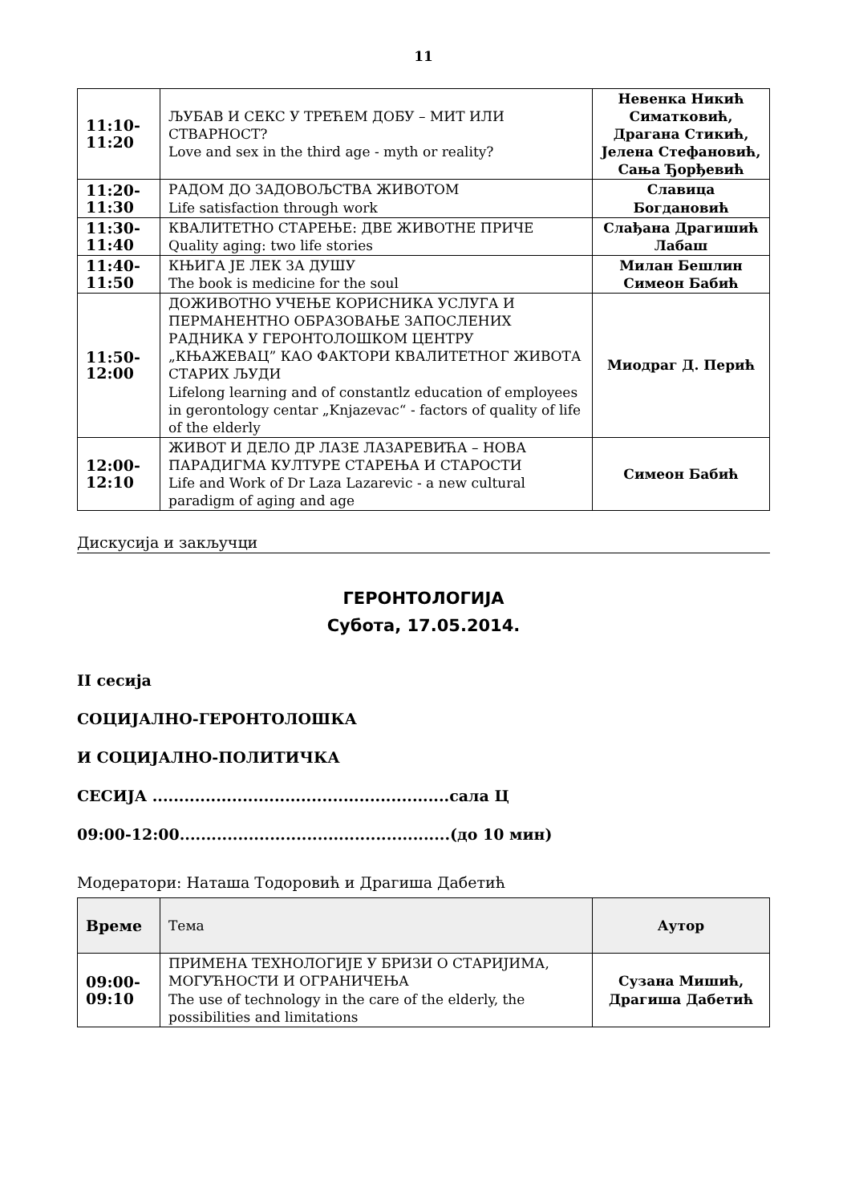11
| 11:10- 11:20 | ЉУБАВ И СЕКС У ТРЕЋЕМ ДОБУ – МИТ ИЛИ СТВАРНОСТ? Love and sex in the third age - myth or reality? | Невенка Никић Симатковић, Драгана Стикић, Јелена Стефановић, Сања Ђорђевић |
| 11:20- 11:30 | РАДОМ ДО ЗАДОВОЉСТВА ЖИВОТОМ Life satisfaction through work | Славица Богдановић |
| 11:30- 11:40 | КВАЛИТЕТНО СТАРЕЊЕ: ДВЕ ЖИВОТНЕ ПРИЧЕ Quality aging: two life stories | Слађана Драгишић Лабаш |
| 11:40- 11:50 | КЊИГА ЈЕ ЛЕК ЗА ДУШУ The book is medicine for the soul | Милан Бешлин Симеон Бабић |
| 11:50- 12:00 | ДОЖИВОТНО УЧЕЊЕ КОРИСНИКА УСЛУГА И ПЕРМАНЕНТНО ОБРАЗОВАЊЕ ЗАПОСЛЕНИХ РАДНИКА У ГЕРОНТОЛОШКОМ ЦЕНТРУ „КЊАЖЕВАЦ” КАО ФАКТОРИ КВАЛИТЕТНОГ ЖИВОТА СТАРИХ ЉУДИ Lifelong learning and of constantlz education of employees in gerontology centar „Knjazevac“ - factors of quality of life of the elderly | Миодраг Д. Перић |
| 12:00- 12:10 | ЖИВОТ И ДЕЛО ДР ЛАЗЕ ЛАЗАРЕВИЋА – НОВА ПАРАДИГМА КУЛТУРЕ СТАРЕЊА И СТАРОСТИ Life and Work of Dr Laza Lazarevic - a new cultural paradigm of aging and age | Симеон Бабић |
Дискусија и закључци
ГЕРОНТОЛОГИЈА
Субота, 17.05.2014.
II сесија
СОЦИЈАЛНО-ГЕРОНТОЛОШКА
И СОЦИЈАЛНО-ПОЛИТИЧКА
СЕСИЈА ........................................................сала Ц
09:00-12:00...................................................(до 10 мин)
Модератори: Наташа Тодоровић и Драгиша Дабетић
| Време | Тема | Аутор |
| --- | --- | --- |
| 09:00- 09:10 | ПРИМЕНА ТЕХНОЛОГИЈЕ У БРИЗИ О СТАРИЈИМА, МОГУЋНОСТИ И ОГРАНИЧЕЊА The use of technology in the care of the elderly, the possibilities and limitations | Сузана Мишић, Драгиша Дабетић |